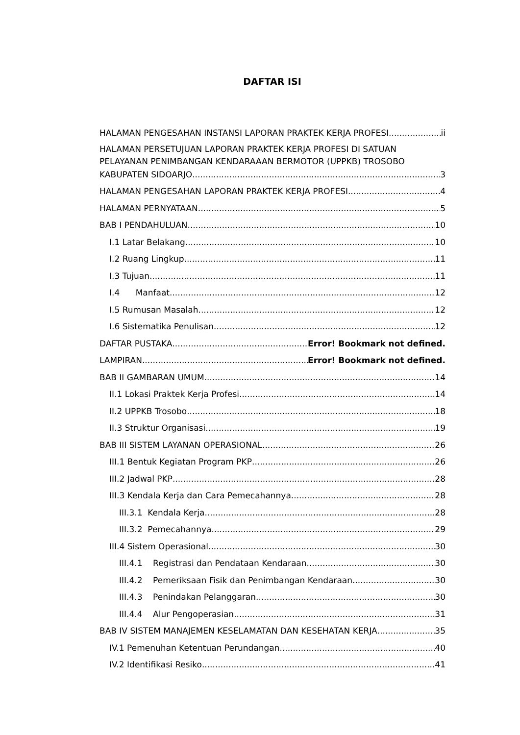DAFTAR ISI
HALAMAN PENGESAHAN INSTANSI LAPORAN PRAKTEK KERJA PROFESI ii
HALAMAN PERSETUJUAN LAPORAN PRAKTEK KERJA PROFESI DI SATUAN PELAYANAN PENIMBANGAN KENDARAAAN BERMOTOR (UPPKB) TROSOBO
KABUPATEN SIDOARJO 3
HALAMAN PENGESAHAN LAPORAN PRAKTEK KERJA PROFESI 4
HALAMAN PERNYATAAN 5
BAB I PENDAHULUAN 10
I.1 Latar Belakang 10
I.2 Ruang Lingkup 11
I.3 Tujuan 11
I.4 Manfaat 12
I.5 Rumusan Masalah 12
I.6 Sistematika Penulisan 12
DAFTAR PUSTAKA Error! Bookmark not defined.
LAMPIRAN Error! Bookmark not defined.
BAB II GAMBARAN UMUM 14
II.1 Lokasi Praktek Kerja Profesi 14
II.2 UPPKB Trosobo 18
II.3 Struktur Organisasi 19
BAB III SISTEM LAYANAN OPERASIONAL 26
III.1 Bentuk Kegiatan Program PKP 26
III.2 Jadwal PKP 28
III.3 Kendala Kerja dan Cara Pemecahannya 28
III.3.1 Kendala Kerja 28
III.3.2 Pemecahannya 29
III.4 Sistem Operasional 30
III.4.1 Registrasi dan Pendataan Kendaraan 30
III.4.2 Pemeriksaan Fisik dan Penimbangan Kendaraan 30
III.4.3 Penindakan Pelanggaran 30
III.4.4 Alur Pengoperasian 31
BAB IV SISTEM MANAJEMEN KESELAMATAN DAN KESEHATAN KERJA 35
IV.1 Pemenuhan Ketentuan Perundangan 40
IV.2 Identifikasi Resiko 41